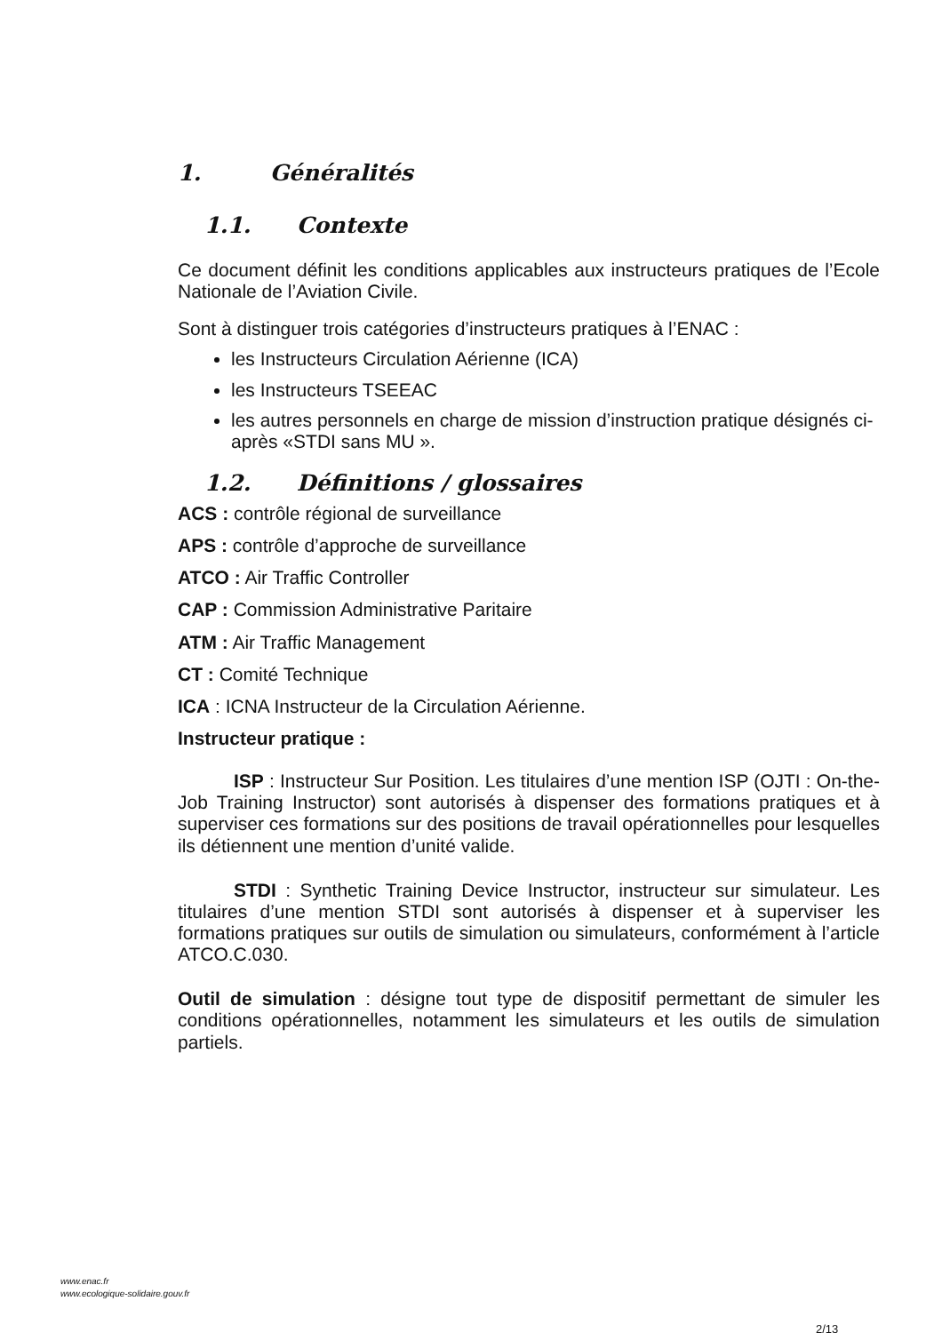1. Généralités
1.1. Contexte
Ce document définit les conditions applicables aux instructeurs pratiques de l’Ecole Nationale de l’Aviation Civile.
Sont à distinguer trois catégories d’instructeurs pratiques à l’ENAC :
les Instructeurs Circulation Aérienne (ICA)
les Instructeurs TSEEAC
les autres personnels en charge de mission d’instruction pratique désignés ci-après «STDI sans MU ».
1.2. Définitions / glossaires
ACS : contrôle régional de surveillance
APS : contrôle d’approche de surveillance
ATCO : Air Traffic Controller
CAP : Commission Administrative Paritaire
ATM : Air Traffic Management
CT : Comité Technique
ICA : ICNA Instructeur de la Circulation Aérienne.
Instructeur pratique :
ISP : Instructeur Sur Position. Les titulaires d’une mention ISP (OJTI : On-the-Job Training Instructor) sont autorisés à dispenser des formations pratiques et à superviser ces formations sur des positions de travail opérationnelles pour lesquelles ils détiennent une mention d’unité valide.
STDI : Synthetic Training Device Instructor, instructeur sur simulateur. Les titulaires d’une mention STDI sont autorisés à dispenser et à superviser les formations pratiques sur outils de simulation ou simulateurs, conformément à l’article ATCO.C.030.
Outil de simulation : désigne tout type de dispositif permettant de simuler les conditions opérationnelles, notamment les simulateurs et les outils de simulation partiels.
www.enac.fr
www.ecologique-solidaire.gouv.fr
2/13